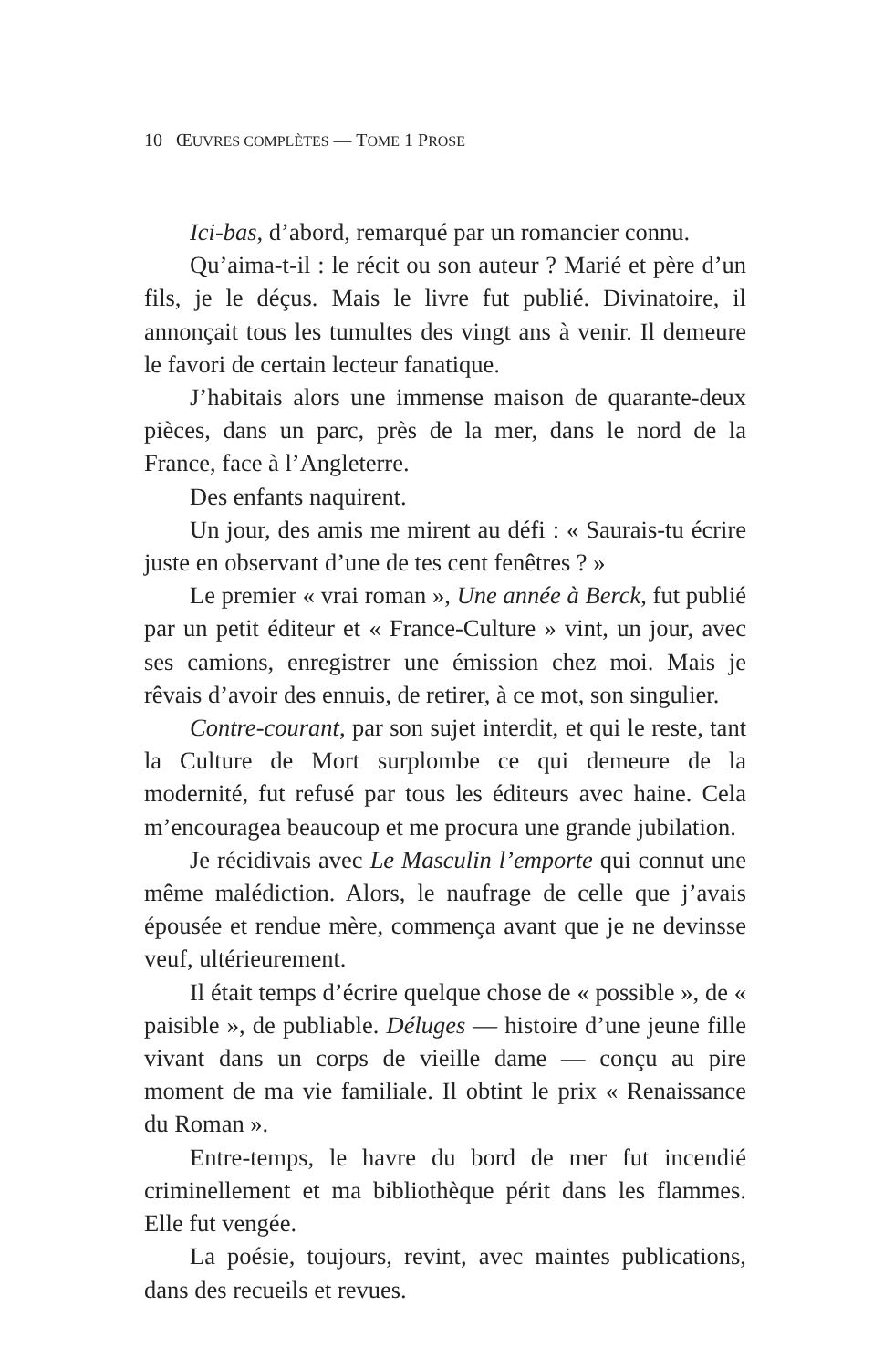10 ŒUVRES COMPLÈTES — TOME 1 PROSE
Ici-bas, d’abord, remarqué par un romancier connu.
Qu’aima-t-il : le récit ou son auteur ? Marié et père d’un fils, je le déçus. Mais le livre fut publié. Divinatoire, il annonçait tous les tumultes des vingt ans à venir. Il demeure le favori de certain lecteur fanatique.
J’habitais alors une immense maison de quarante-deux pièces, dans un parc, près de la mer, dans le nord de la France, face à l’Angleterre.
Des enfants naquirent.
Un jour, des amis me mirent au défi : « Saurais-tu écrire juste en observant d’une de tes cent fenêtres ? »
Le premier « vrai roman », Une année à Berck, fut publié par un petit éditeur et « France-Culture » vint, un jour, avec ses camions, enregistrer une émission chez moi. Mais je rêvais d’avoir des ennuis, de retirer, à ce mot, son singulier.
Contre-courant, par son sujet interdit, et qui le reste, tant la Culture de Mort surplombe ce qui demeure de la modernité, fut refusé par tous les éditeurs avec haine. Cela m’encouragea beaucoup et me procura une grande jubilation.
Je récidivais avec Le Masculin l’emporte qui connut une même malédiction. Alors, le naufrage de celle que j’avais épousée et rendue mère, commença avant que je ne devinsse veuf, ultérieurement.
Il était temps d’écrire quelque chose de « possible », de « paisible », de publiable. Déluges — histoire d’une jeune fille vivant dans un corps de vieille dame — conçu au pire moment de ma vie familiale. Il obtint le prix « Renaissance du Roman ».
Entre-temps, le havre du bord de mer fut incendié criminellement et ma bibliothèque périt dans les flammes. Elle fut vengée.
La poésie, toujours, revint, avec maintes publications, dans des recueils et revues.